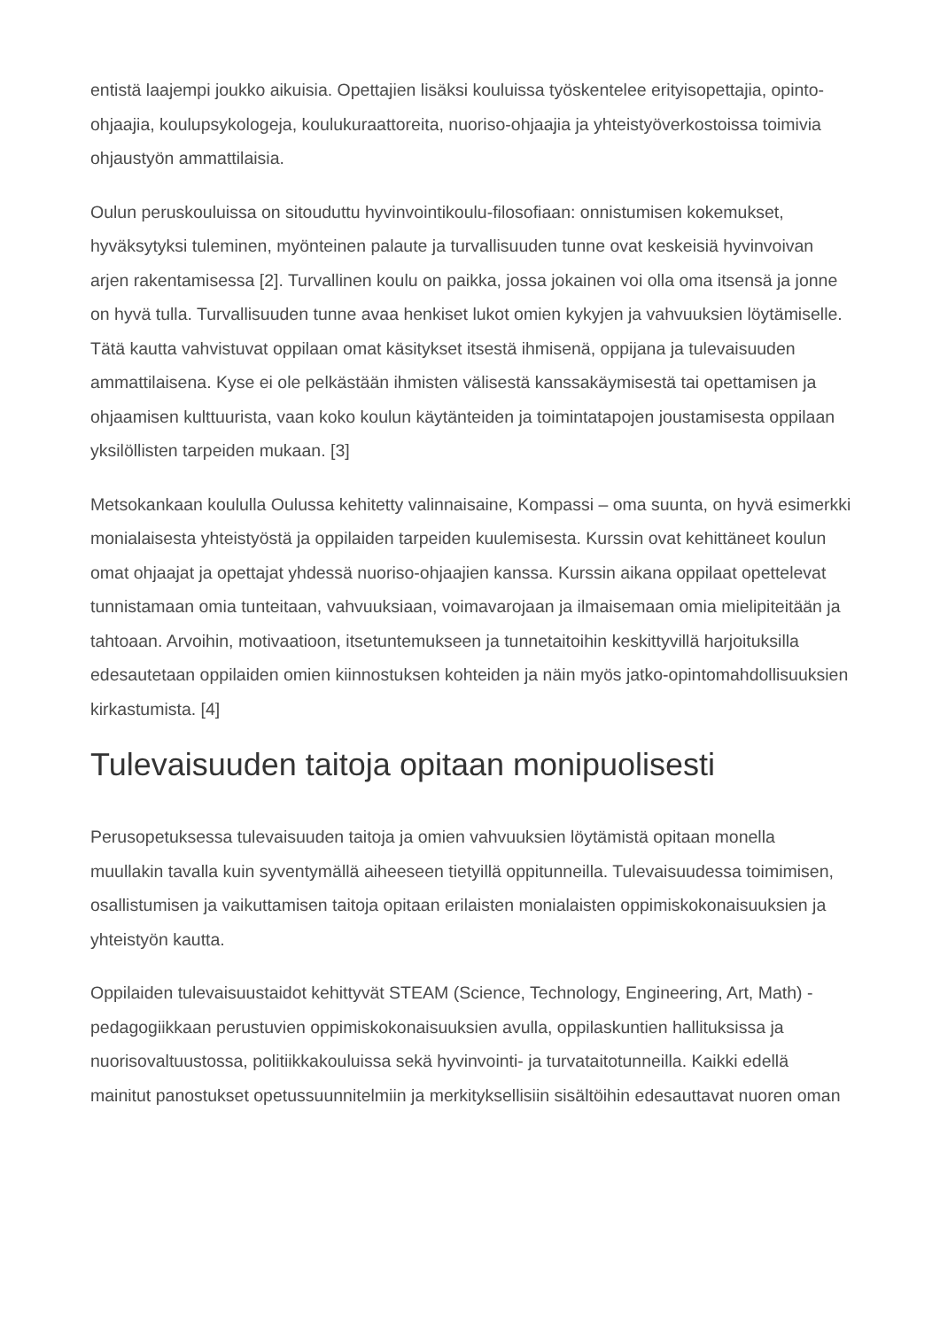entistä laajempi joukko aikuisia. Opettajien lisäksi kouluissa työskentelee erityisopettajia, opinto-ohjaajia, koulupsykologeja, koulukuraattoreita, nuoriso-ohjaajia ja yhteistyöverkostoissa toimivia ohjaustyön ammattilaisia.
Oulun peruskouluissa on sitouduttu hyvinvointikoulu-filosofiaan: onnistumisen kokemukset, hyväksytyksi tuleminen, myönteinen palaute ja turvallisuuden tunne ovat keskeisiä hyvinvoivan arjen rakentamisessa [2]. Turvallinen koulu on paikka, jossa jokainen voi olla oma itsensä ja jonne on hyvä tulla. Turvallisuuden tunne avaa henkiset lukot omien kykyjen ja vahvuuksien löytämiselle. Tätä kautta vahvistuvat oppilaan omat käsitykset itsestä ihmisenä, oppijana ja tulevaisuuden ammattilaisena. Kyse ei ole pelkästään ihmisten välisestä kanssakäymisestä tai opettamisen ja ohjaamisen kulttuurista, vaan koko koulun käytänteiden ja toimintatapojen joustamisesta oppilaan yksilöllisten tarpeiden mukaan. [3]
Metsokankaan koululla Oulussa kehitetty valinnaisaine, Kompassi – oma suunta, on hyvä esimerkki monialaisesta yhteistyöstä ja oppilaiden tarpeiden kuulemisesta. Kurssin ovat kehittäneet koulun omat ohjaajat ja opettajat yhdessä nuoriso-ohjaajien kanssa. Kurssin aikana oppilaat opettelevat tunnistamaan omia tunteitaan, vahvuuksiaan, voimavarojaan ja ilmaisemaan omia mielipiteitään ja tahtoaan. Arvoihin, motivaatioon, itsetuntemukseen ja tunnetaitoihin keskittyvillä harjoituksilla edesautetaan oppilaiden omien kiinnostuksen kohteiden ja näin myös jatko-opintomahdollisuuksien kirkastumista. [4]
Tulevaisuuden taitoja opitaan monipuolisesti
Perusopetuksessa tulevaisuuden taitoja ja omien vahvuuksien löytämistä opitaan monella muullakin tavalla kuin syventymällä aiheeseen tietyillä oppitunneilla. Tulevaisuudessa toimimisen, osallistumisen ja vaikuttamisen taitoja opitaan erilaisten monialaisten oppimiskokonaisuuksien ja yhteistyön kautta.
Oppilaiden tulevaisuustaidot kehittyvät STEAM (Science, Technology, Engineering, Art, Math) -pedagogiikkaan perustuvien oppimiskokonaisuuksien avulla, oppilaskuntien hallituksissa ja nuorisovaltuustossa, politiikkakouluissa sekä hyvinvointi- ja turvataitotunneilla. Kaikki edellä mainitut panostukset opetussuunnitelmiin ja merkityksellisiin sisältöihin edesauttavat nuoren oman